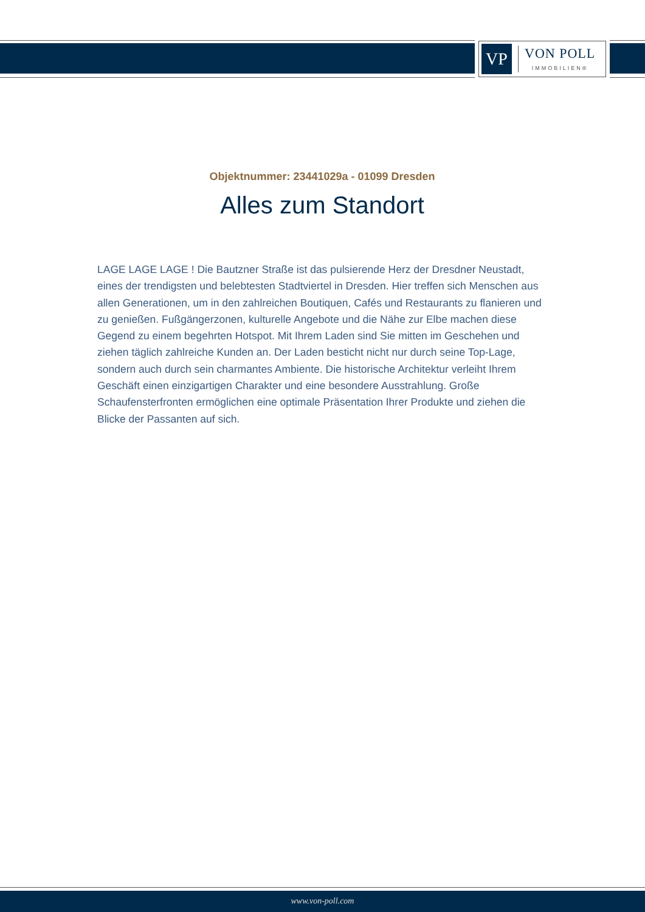VP
VON POLL
IMMOBILIEN®
Objektnummer: 23441029a - 01099 Dresden
Alles zum Standort
LAGE LAGE LAGE ! Die Bautzner Straße ist das pulsierende Herz der Dresdner Neustadt, eines der trendigsten und belebtesten Stadtviertel in Dresden. Hier treffen sich Menschen aus allen Generationen, um in den zahlreichen Boutiquen, Cafés und Restaurants zu flanieren und zu genießen. Fußgängerzonen, kulturelle Angebote und die Nähe zur Elbe machen diese Gegend zu einem begehrten Hotspot. Mit Ihrem Laden sind Sie mitten im Geschehen und ziehen täglich zahlreiche Kunden an. Der Laden besticht nicht nur durch seine Top-Lage, sondern auch durch sein charmantes Ambiente. Die historische Architektur verleiht Ihrem Geschäft einen einzigartigen Charakter und eine besondere Ausstrahlung. Große Schaufensterfronten ermöglichen eine optimale Präsentation Ihrer Produkte und ziehen die Blicke der Passanten auf sich.
www.von-poll.com